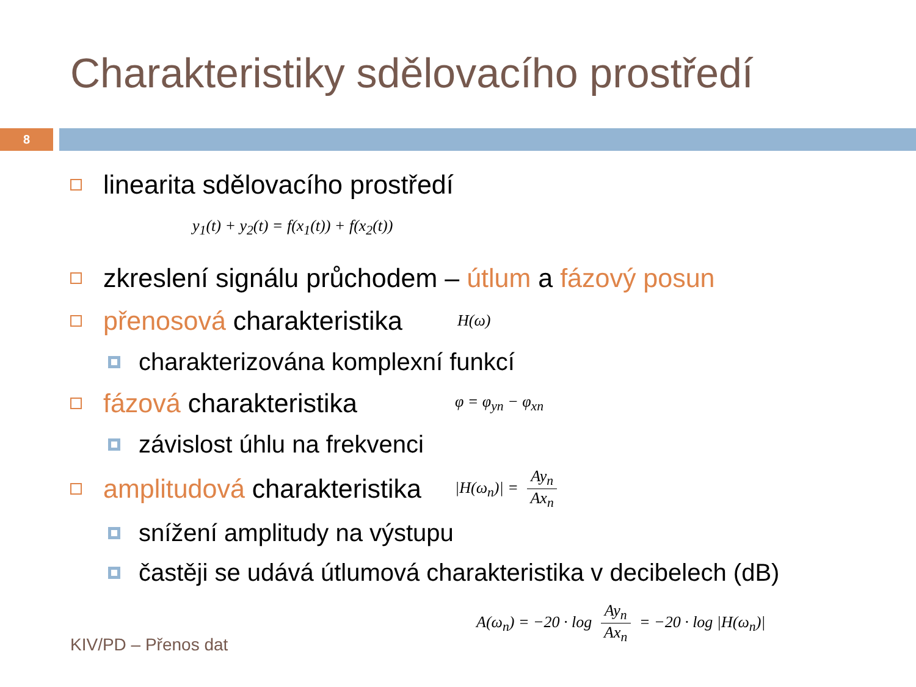Charakteristiky sdělovacího prostředí
8
linearita sdělovacího prostředí
y<sub>1</sub>(t) + y<sub>2</sub>(t) = f(x<sub>1</sub>(t)) + f(x<sub>2</sub>(t))
zkreslení signálu průchodem – útlum a fázový posun
přenosová charakteristika H(ω)
charakterizována komplexní funkcí
fázová charakteristika φ = φ<sub>yn</sub> − φ<sub>xn</sub>
závislost úhlu na frekvenci
amplitudová charakteristika |H(ω<sub>n</sub>)| = Ay<sub>n</sub> Ax<sub>n</sub>
snížení amplitudy na výstupu
častěji se udává útlumová charakteristika v decibelech (dB)
A(ω<sub>n</sub>) = −20 · log Ay<sub>n</sub> Ax<sub>n</sub> = −20 · log |H(ω<sub>n</sub>)|
KIV/PD – Přenos dat